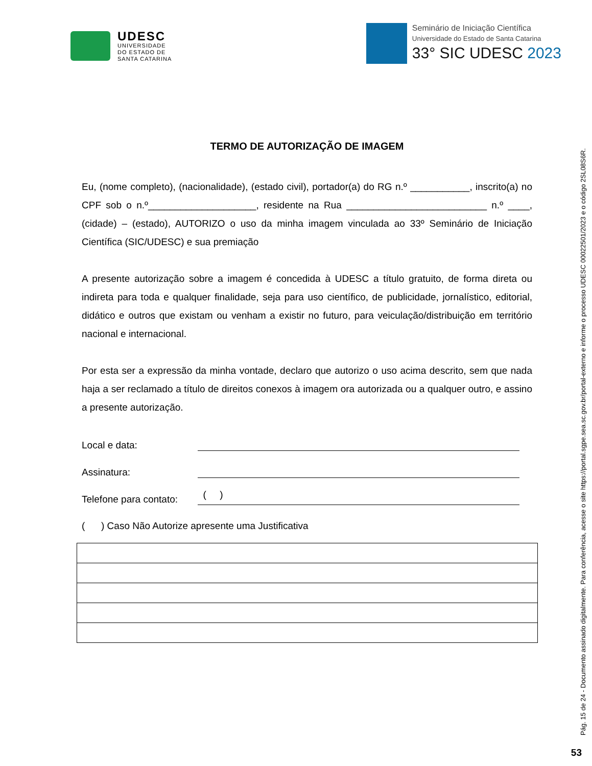UDESC
UNIVERSIDADE
DO ESTADO DE
SANTA CATARINA
Seminário de Iniciação Científica
Universidade do Estado de Santa Catarina
33° SIC UDESC 2023
TERMO DE AUTORIZAÇÃO DE IMAGEM
Eu, (nome completo), (nacionalidade), (estado civil), portador(a) do RG n.º ___________, inscrito(a) no CPF sob o n.º____________________, residente na Rua __________________________ n.º ____, (cidade) – (estado), AUTORIZO o uso da minha imagem vinculada ao 33º Seminário de Iniciação Científica (SIC/UDESC) e sua premiação
A presente autorização sobre a imagem é concedida à UDESC a título gratuito, de forma direta ou indireta para toda e qualquer finalidade, seja para uso científico, de publicidade, jornalístico, editorial, didático e outros que existam ou venham a existir no futuro, para veiculação/distribuição em território nacional e internacional.
Por esta ser a expressão da minha vontade, declaro que autorizo o uso acima descrito, sem que nada haja a ser reclamado a título de direitos conexos à imagem ora autorizada ou a qualquer outro, e assino a presente autorização.
Local e data:
Assinatura:
Telefone para contato: ( )
( ) Caso Não Autorize apresente uma Justificativa
Pág. 15 de 24 - Documento assinado digitalmente. Para conferência, acesse o site https://portal.sgpe.sea.sc.gov.br/portal-externo e informe o processo UDESC 00022501/2023 e o código 2SL08S6R.
53